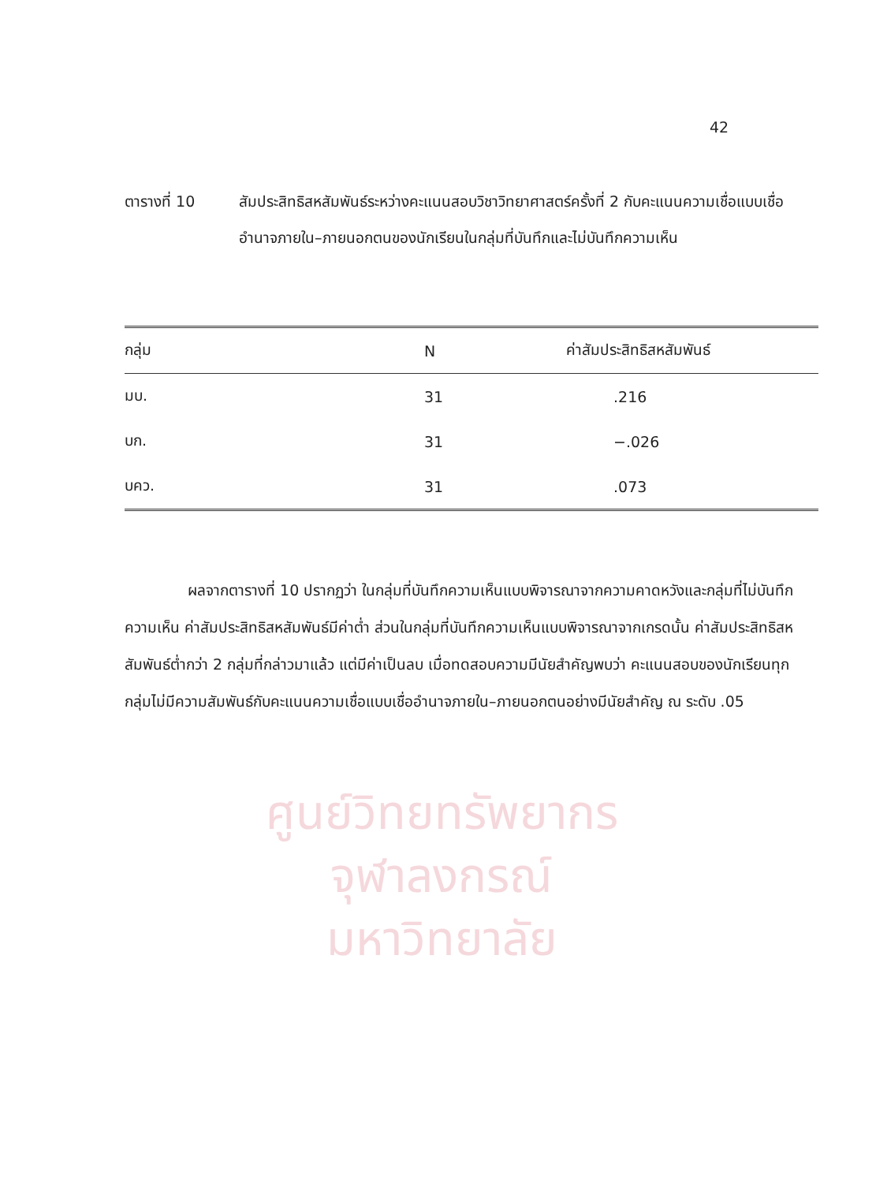42
ตารางที่ 10 สัมประสิทธิสหสัมพันธ์ระหว่างคะแนนสอบวิชาวิทยาศาสตร์ครั้งที่ 2 กับคะแนนความเชื่อแบบเชื่ออำนาจภายใน–ภายนอกตนของนักเรียนในกลุ่มที่บันทึกและไม่บันทึกความเห็น
| กลุ่ม | N | ค่าสัมประสิทธิสหสัมพันธ์ |
| --- | --- | --- |
| มบ. | 31 | .216 |
| บก. | 31 | −.026 |
| บคว. | 31 | .073 |
ผลจากตารางที่ 10 ปรากฏว่า ในกลุ่มที่บันทึกความเห็นแบบพิจารณาจากความคาดหวังและกลุ่มที่ไม่บันทึกความเห็น ค่าสัมประสิทธิสหสัมพันธ์มีค่าต่ำ ส่วนในกลุ่มที่บันทึกความเห็นแบบพิจารณาจากเกรดนั้น ค่าสัมประสิทธิสหสัมพันธ์ต่ำกว่า 2 กลุ่มที่กล่าวมาแล้ว แต่มีค่าเป็นลบ เมื่อทดสอบความมีนัยสำคัญพบว่า คะแนนสอบของนักเรียนทุกกลุ่มไม่มีความสัมพันธ์กับคะแนนความเชื่อแบบเชื่ออำนาจภายใน–ภายนอกตนอย่างมีนัยสำคัญ ณ ระดับ .05
ศูนย์วิทยทรัพยากร
จุฬาลงกรณ์มหาวิทยาลัย